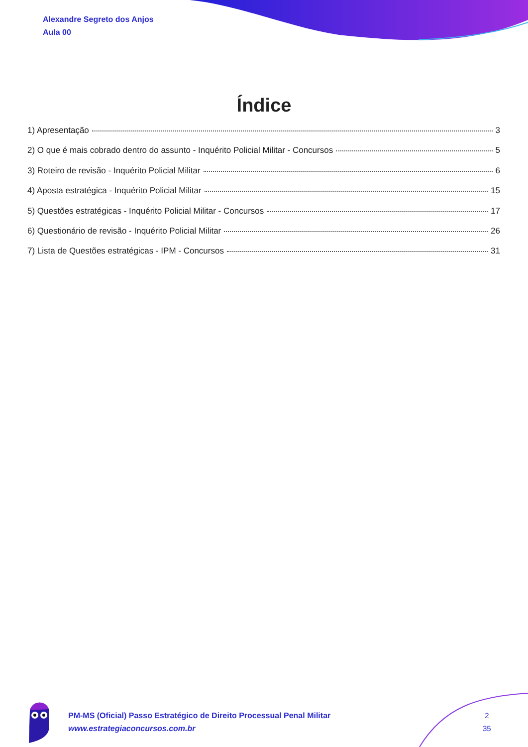Alexandre Segreto dos Anjos
Aula 00
Índice
1) Apresentação 3
2) O que é mais cobrado dentro do assunto - Inquérito Policial Militar - Concursos 5
3) Roteiro de revisão - Inquérito Policial Militar 6
4) Aposta estratégica - Inquérito Policial Militar 15
5) Questões estratégicas - Inquérito Policial Militar - Concursos 17
6) Questionário de revisão - Inquérito Policial Militar 26
7) Lista de Questões estratégicas - IPM - Concursos 31
PM-MS (Oficial) Passo Estratégico de Direito Processual Penal Militar
www.estrategiaconcursos.com.br
2
35